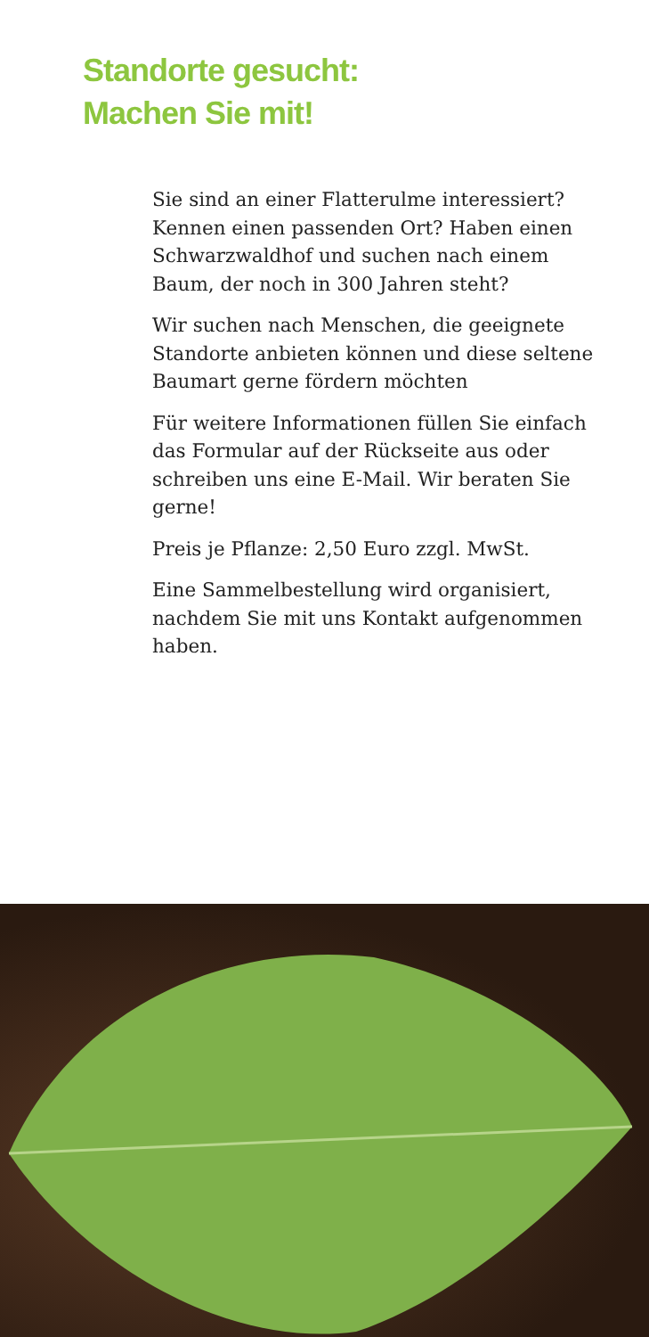Standorte gesucht:
Machen Sie mit!
Sie sind an einer Flatterulme interessiert? Kennen einen passenden Ort? Haben einen Schwarzwaldhof und suchen nach einem Baum, der noch in 300 Jahren steht?
Wir suchen nach Menschen, die geeignete Standorte anbieten können und diese seltene Baumart gerne fördern möchten
Für weitere Informationen füllen Sie einfach das Formular auf der Rückseite aus oder schreiben uns eine E-Mail. Wir beraten Sie gerne!
Preis je Pflanze: 2,50 Euro zzgl. MwSt.
Eine Sammelbestellung wird organisiert, nachdem Sie mit uns Kontakt aufgenommen haben.